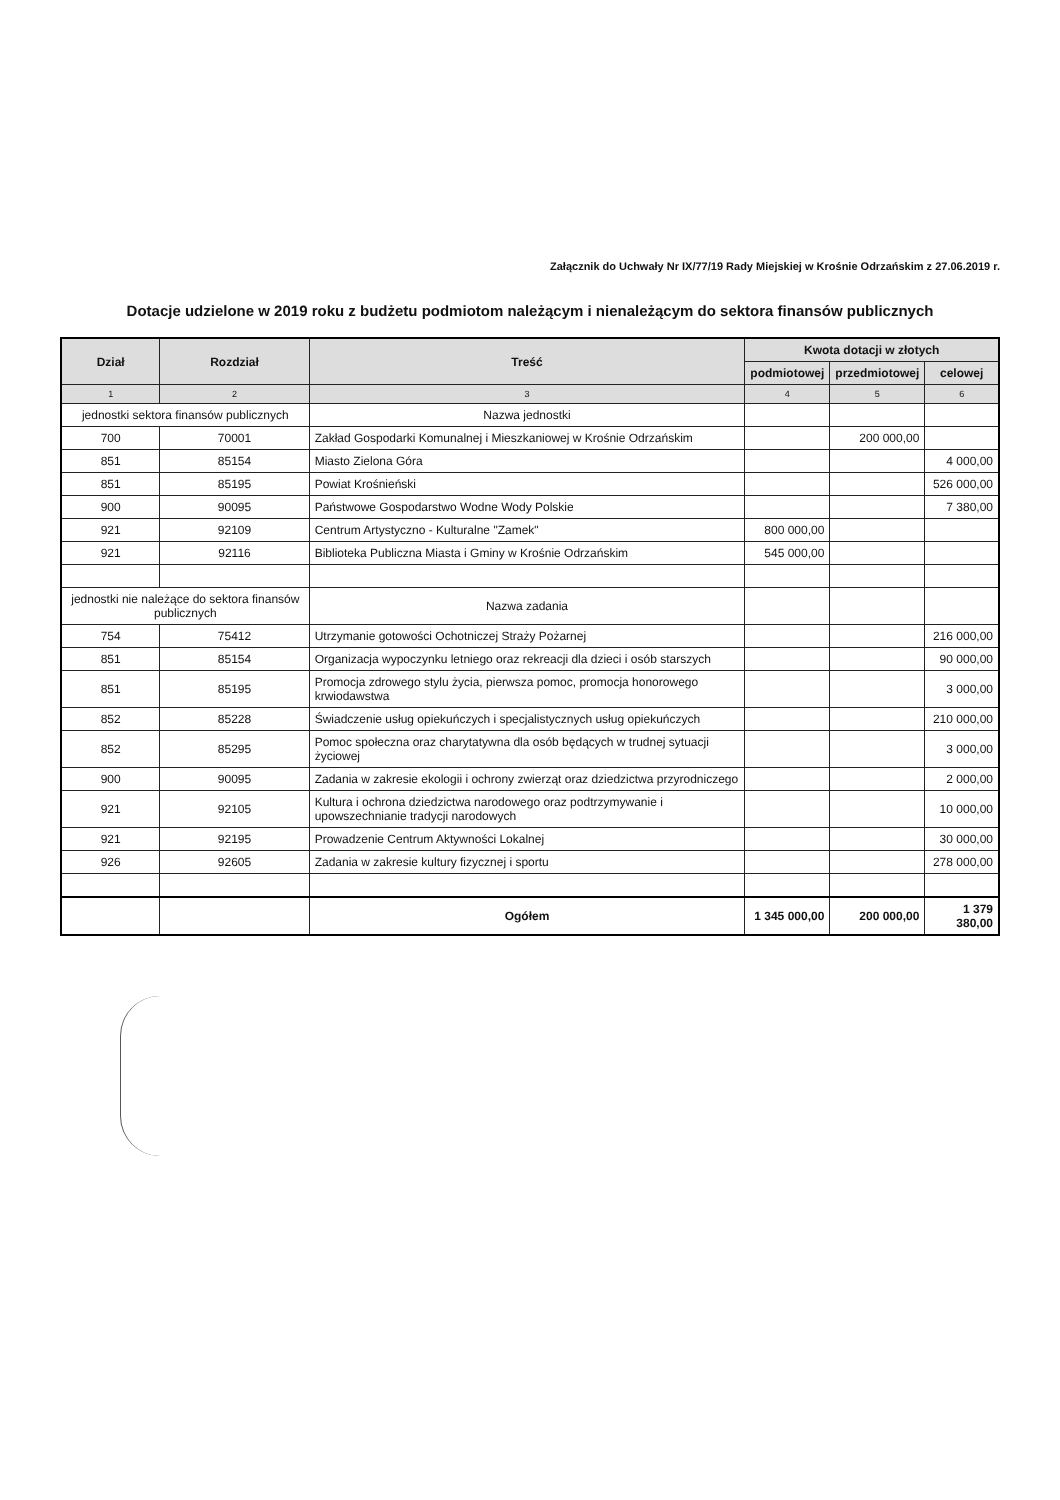Załącznik do Uchwały Nr IX/77/19 Rady Miejskiej w Krośnie Odrzańskim z 27.06.2019 r.
Dotacje udzielone w 2019 roku z budżetu podmiotom należącym i nienależącym do sektora finansów publicznych
| Dział | Rozdział | Treść | Kwota dotacji w złotych | | |
| --- | --- | --- | --- | --- | --- |
| | | | podmiotowej | przedmiotowej | celowej |
| 1 | 2 | 3 | 4 | 5 | 6 |
| jednostki sektora finansów publicznych | | Nazwa jednostki | | | |
| 700 | 70001 | Zakład Gospodarki Komunalnej i Mieszkaniowej w Krośnie Odrzańskim | | 200 000,00 | |
| 851 | 85154 | Miasto Zielona Góra | | | 4 000,00 |
| 851 | 85195 | Powiat Krośnieński | | | 526 000,00 |
| 900 | 90095 | Państwowe Gospodarstwo Wodne Wody Polskie | | | 7 380,00 |
| 921 | 92109 | Centrum Artystyczno - Kulturalne "Zamek" | 800 000,00 | | |
| 921 | 92116 | Biblioteka Publiczna Miasta i Gminy w Krośnie Odrzańskim | 545 000,00 | | |
| jednostki nie należące do sektora finansów publicznych | | Nazwa zadania | | | |
| 754 | 75412 | Utrzymanie gotowości Ochotniczej Straży Pożarnej | | | 216 000,00 |
| 851 | 85154 | Organizacja wypoczynku letniego oraz rekreacji dla dzieci i osób starszych | | | 90 000,00 |
| 851 | 85195 | Promocja zdrowego stylu życia, pierwsza pomoc, promocja honorowego krwiodawstwa | | | 3 000,00 |
| 852 | 85228 | Świadczenie usług opiekuńczych i specjalistycznych usług opiekuńczych | | | 210 000,00 |
| 852 | 85295 | Pomoc społeczna oraz charytatywna dla osób będących w trudnej sytuacji życiowej | | | 3 000,00 |
| 900 | 90095 | Zadania w zakresie ekologii i ochrony zwierząt oraz dziedzictwa przyrodniczego | | | 2 000,00 |
| 921 | 92105 | Kultura i ochrona dziedzictwa narodowego oraz podtrzymywanie i upowszechnianie tradycji narodowych | | | 10 000,00 |
| 921 | 92195 | Prowadzenie Centrum Aktywności Lokalnej | | | 30 000,00 |
| 926 | 92605 | Zadania w zakresie kultury fizycznej i sportu | | | 278 000,00 |
| | | Ogółem | 1 345 000,00 | 200 000,00 | 1 379 380,00 |